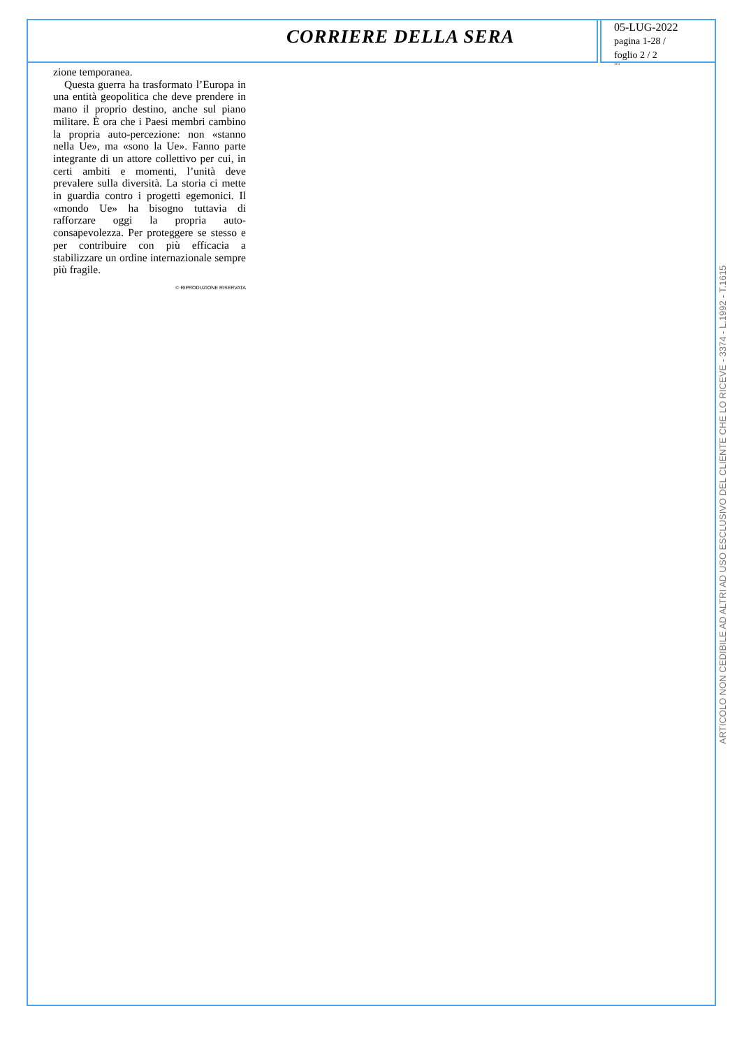CORRIERE DELLA SERA
05-LUG-2022
pagina 1-28 /
foglio 2 / 2
3374
zione temporanea.
Questa guerra ha trasformato l’Europa in una entità geopolitica che deve prendere in mano il proprio destino, anche sul piano militare. È ora che i Paesi membri cambino la propria auto-percezione: non «stanno nella Ue», ma «sono la Ue». Fanno parte integrante di un attore collettivo per cui, in certi ambiti e momenti, l’unità deve prevalere sulla diversità. La storia ci mette in guardia contro i progetti egemonici. Il «mondo Ue» ha bisogno tuttavia di rafforzare oggi la propria auto-consapevolezza. Per proteggere se stesso e per contribuire con più efficacia a stabilizzare un ordine internazionale sempre più fragile.
© RIPRODUZIONE RISERVATA
ARTICOLO NON CEDIBILE AD ALTRI AD USO ESCLUSIVO DEL CLIENTE CHE LO RICEVE - 3374 - L.1992 - T.1615